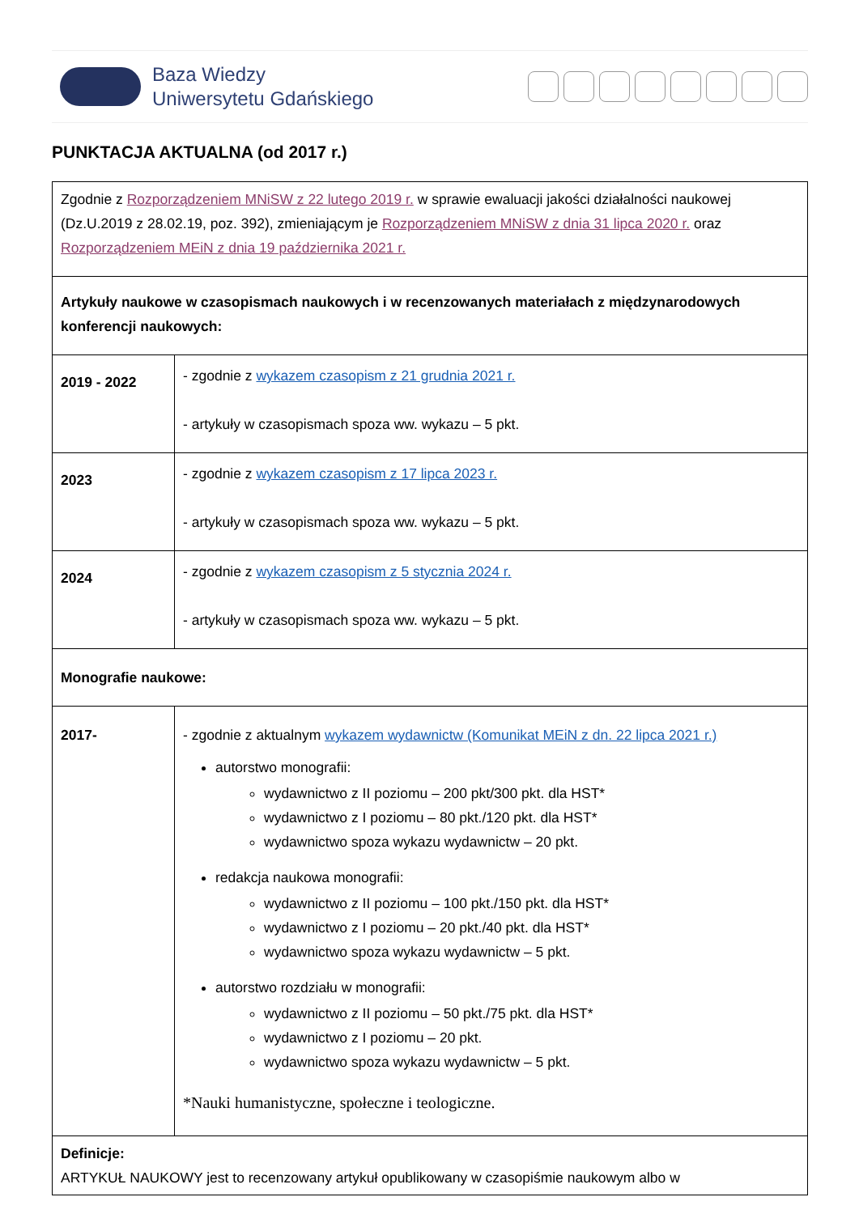Baza Wiedzy
Uniwersytetu Gdańskiego
PUNKTACJA AKTUALNA (od 2017 r.)
| Zgodnie z Rozporządzeniem MNiSW z 22 lutego 2019 r. w sprawie ewaluacji jakości działalności naukowej (Dz.U.2019 z 28.02.19, poz. 392), zmieniającym je Rozporządzeniem MNiSW z dnia 31 lipca 2020 r. oraz Rozporządzeniem MEiN z dnia 19 października 2021 r. | |
| Artykuły naukowe w czasopismach naukowych i w recenzowanych materiałach z międzynarodowych konferencji naukowych: | |
| 2019 - 2022 | - zgodnie z wykazem czasopism z 21 grudnia 2021 r. - artykuły w czasopismach spoza ww. wykazu – 5 pkt. |
| 2023 | - zgodnie z wykazem czasopism z 17 lipca 2023 r. - artykuły w czasopismach spoza ww. wykazu – 5 pkt. |
| 2024 | - zgodnie z wykazem czasopism z 5 stycznia 2024 r. - artykuły w czasopismach spoza ww. wykazu – 5 pkt. |
| Monografie naukowe: | |
| 2017- | - zgodnie z aktualnym wykazem wydawnictw (Komunikat MEiN z dn. 22 lipca 2021 r.) autorstwo monografii: wydawnictwo z II poziomu – 200 pkt/300 pkt. dla HST* wydawnictwo z I poziomu – 80 pkt./120 pkt. dla HST* wydawnictwo spoza wykazu wydawnictw – 20 pkt. redakcja naukowa monografii: wydawnictwo z II poziomu – 100 pkt./150 pkt. dla HST* wydawnictwo z I poziomu – 20 pkt./40 pkt. dla HST* wydawnictwo spoza wykazu wydawnictw – 5 pkt. autorstwo rozdziału w monografii: wydawnictwo z II poziomu – 50 pkt./75 pkt. dla HST* wydawnictwo z I poziomu – 20 pkt. wydawnictwo spoza wykazu wydawnictw – 5 pkt. *Nauki humanistyczne, społeczne i teologiczne. |
| Definicje: ARTYKUŁ NAUKOWY jest to recenzowany artykuł opublikowany w czasopiśmie naukowym albo w | |